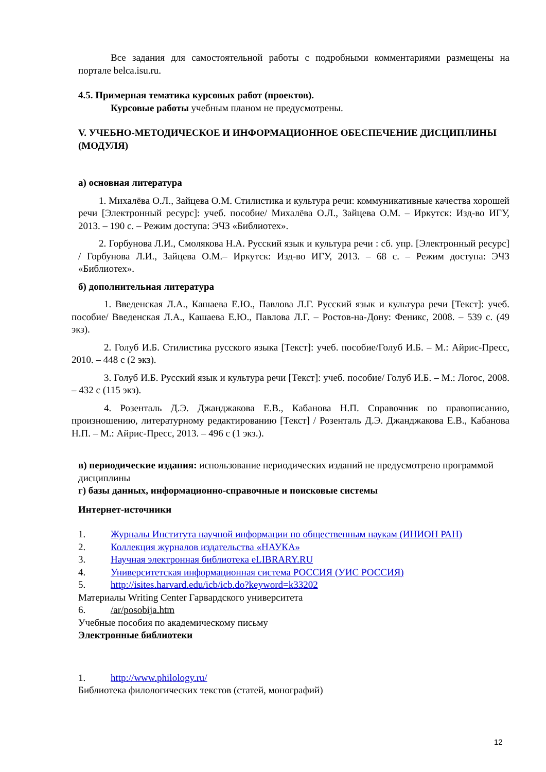Все задания для самостоятельной работы с подробными комментариями размещены на портале belca.isu.ru.
4.5. Примерная тематика курсовых работ (проектов).
Курсовые работы учебным планом не предусмотрены.
V. УЧЕБНО-МЕТОДИЧЕСКОЕ И ИНФОРМАЦИОННОЕ ОБЕСПЕЧЕНИЕ ДИСЦИПЛИНЫ (МОДУЛЯ)
а) основная литература
1. Михалёва О.Л., Зайцева О.М. Стилистика и культура речи: коммуникативные качества хорошей речи [Электронный ресурс]: учеб. пособие/ Михалёва О.Л., Зайцева О.М. – Иркутск: Изд-во ИГУ, 2013. – 190 с. – Режим доступа: ЭЧЗ «Библиотех».
2. Горбунова Л.И., Смолякова Н.А. Русский язык и культура речи : сб. упр. [Электронный ресурс] / Горбунова Л.И., Зайцева О.М.– Иркутск: Изд-во ИГУ, 2013. – 68 с. – Режим доступа: ЭЧЗ «Библиотех».
б) дополнительная литература
1. Введенская Л.А., Кашаева Е.Ю., Павлова Л.Г. Русский язык и культура речи [Текст]: учеб. пособие/ Введенская Л.А., Кашаева Е.Ю., Павлова Л.Г. – Ростов-на-Дону: Феникс, 2008. – 539 с. (49 экз).
2. Голуб И.Б. Стилистика русского языка [Текст]: учеб. пособие/Голуб И.Б. – М.: Айрис-Пресс, 2010. – 448 с (2 экз).
3. Голуб И.Б. Русский язык и культура речи [Текст]: учеб. пособие/ Голуб И.Б. – М.: Логос, 2008. – 432 с (115 экз).
4. Розенталь Д.Э. Джанджакова Е.В., Кабанова Н.П. Справочник по правописанию, произношению, литературному редактированию [Текст] / Розенталь Д.Э. Джанджакова Е.В., Кабанова Н.П. – М.: Айрис-Пресс, 2013. – 496 с (1 экз.).
в) периодические издания: использование периодических изданий не предусмотрено программой дисциплины
г) базы данных, информационно-справочные и поисковые системы
Интернет-источники
1. Журналы Института научной информации по общественным наукам (ИНИОН РАН)
2. Коллекция журналов издательства «НАУКА»
3. Научная электронная библиотека eLIBRARY.RU
4. Университетская информационная система РОССИЯ (УИС РОССИЯ)
5. http://isites.harvard.edu/icb/icb.do?keyword=k33202
Материалы Writing Center Гарвардского университета
6. /ar/posobija.htm
Учебные пособия по академическому письму
Электронные библиотеки
1. http://www.philology.ru/
Библиотека филологических текстов (статей, монографий)
12